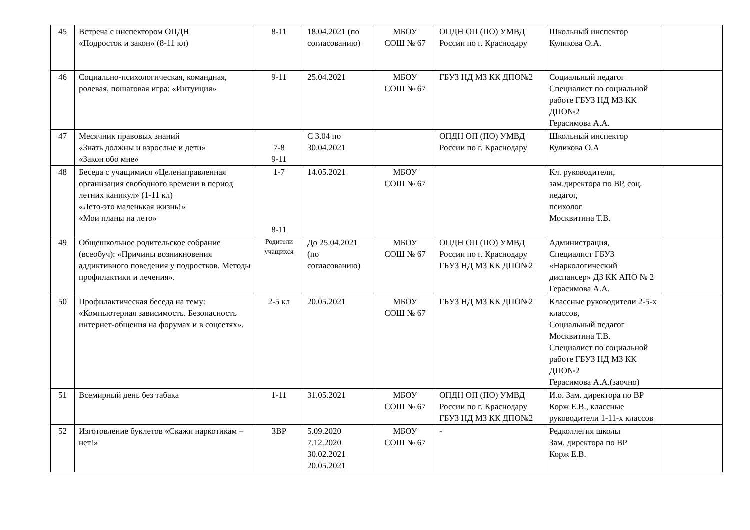| 45 | Встреча с инспектором ОПДН «Подросток и закон» (8-11 кл) | 8-11 | 18.04.2021 (по согласованию) | МБОУ СОШ № 67 | ОПДН ОП (ПО) УМВД России по г. Краснодару | Школьный инспектор Куликова О.А. | |
| 46 | Социально-психологическая, командная, ролевая, пошаговая игра: «Интуиция» | 9-11 | 25.04.2021 | МБОУ СОШ № 67 | ГБУЗ НД МЗ КК ДПО№2 | Социальный педагог Специалист по социальной работе ГБУЗ НД МЗ КК ДПО№2 Герасимова А.А. | |
| 47 | Месячник правовых знаний «Знать должны и взрослые и дети» «Закон обо мне» | 7-8 9-11 | С 3.04 по 30.04.2021 | | ОПДН ОП (ПО) УМВД России по г. Краснодару | Школьный инспектор Куликова О.А | |
| 48 | Беседа с учащимися «Целенаправленная организация свободного времени в период летних каникул» (1-11 кл) «Лето-это маленькая жизнь!» «Мои планы на лето» | 1-7 8-11 | 14.05.2021 | МБОУ СОШ № 67 | | Кл. руководители, зам.директора по ВР, соц. педагог, психолог Москвитина Т.В. | |
| 49 | Общешкольное родительское собрание (всеобуч): «Причины возникновения аддиктивного поведения у подростков. Методы профилактики и лечения». | Родители учащихся | До 25.04.2021 (по согласованию) | МБОУ СОШ № 67 | ОПДН ОП (ПО) УМВД России по г. Краснодару ГБУЗ НД МЗ КК ДПО№2 | Администрация, Специалист ГБУЗ «Наркологический диспансер» ДЗ КК АПО № 2 Герасимова А.А. | |
| 50 | Профилактическая беседа на тему: «Компьютерная зависимость. Безопасность интернет-общения на форумах и в соцсетях». | 2-5 кл | 20.05.2021 | МБОУ СОШ № 67 | ГБУЗ НД МЗ КК ДПО№2 | Классные руководители 2-5-х классов, Социальный педагог Москвитина Т.В. Специалист по социальной работе ГБУЗ НД МЗ КК ДПО№2 Герасимова А.А.(заочно) | |
| 51 | Всемирный день без табака | 1-11 | 31.05.2021 | МБОУ СОШ № 67 | ОПДН ОП (ПО) УМВД России по г. Краснодару ГБУЗ НД МЗ КК ДПО№2 | И.о. Зам. директора по ВР Корж Е.В., классные руководители 1-11-х классов | |
| 52 | Изготовление буклетов «Скажи наркотикам – нет!» | ЗВР | 5.09.2020 7.12.2020 30.02.2021 20.05.2021 | МБОУ СОШ № 67 | - | Редколлегия школы Зам. директора по ВР Корж Е.В. | |